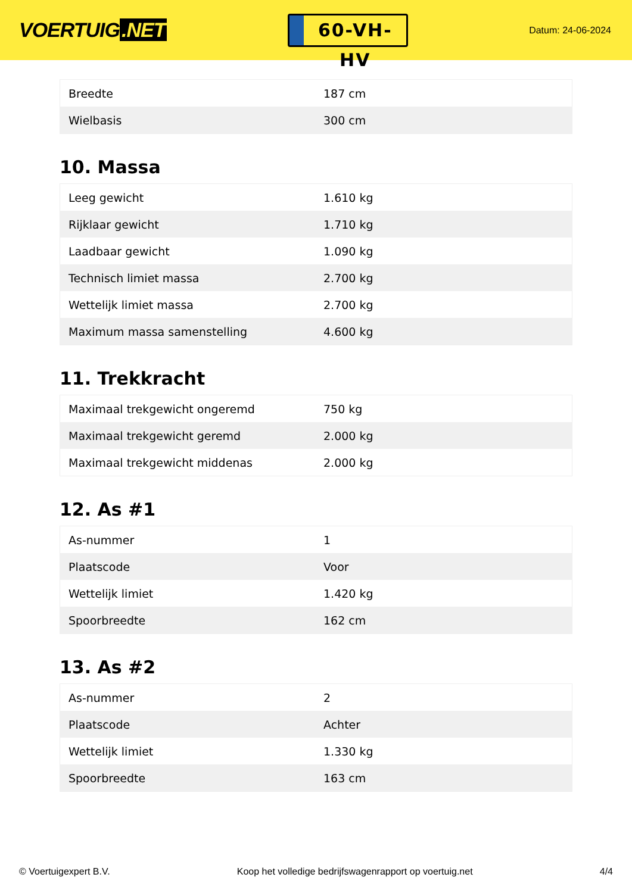VOERTUIG.NET
60-VH-HV
Datum: 24-06-2024
| Breedte | 187 cm |
| Wielbasis | 300 cm |
10. Massa
| Leeg gewicht | 1.610 kg |
| Rijklaar gewicht | 1.710 kg |
| Laadbaar gewicht | 1.090 kg |
| Technisch limiet massa | 2.700 kg |
| Wettelijk limiet massa | 2.700 kg |
| Maximum massa samenstelling | 4.600 kg |
11. Trekkracht
| Maximaal trekgewicht ongeremd | 750 kg |
| Maximaal trekgewicht geremd | 2.000 kg |
| Maximaal trekgewicht middenas | 2.000 kg |
12. As #1
| As-nummer | 1 |
| Plaatscode | Voor |
| Wettelijk limiet | 1.420 kg |
| Spoorbreedte | 162 cm |
13. As #2
| As-nummer | 2 |
| Plaatscode | Achter |
| Wettelijk limiet | 1.330 kg |
| Spoorbreedte | 163 cm |
© Voertuigexpert B.V. Koop het volledige bedrijfswagenrapport op voertuig.net 4/4